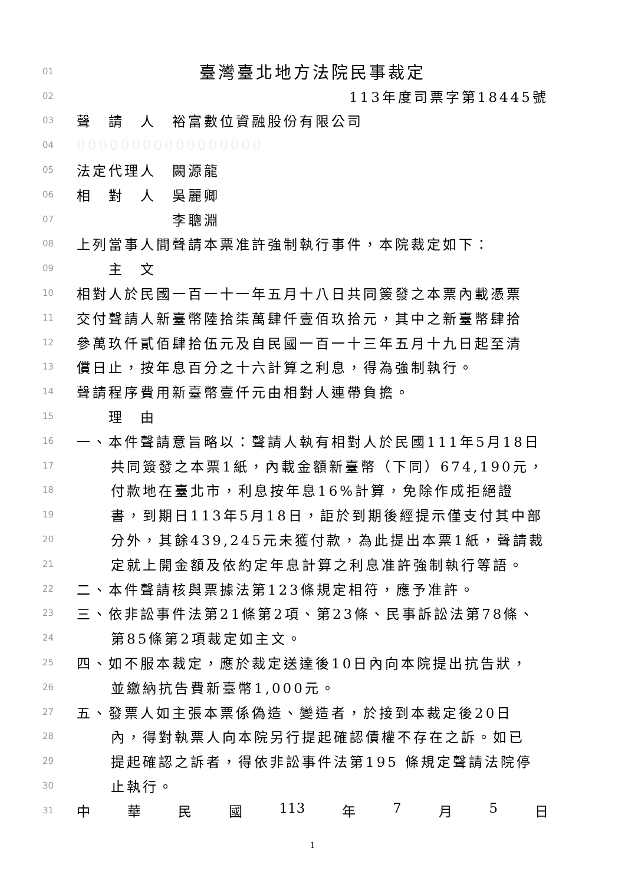01 臺灣臺北地方法院民事裁定
02 113年度司票字第18445號
03 聲　請　人　裕富數位資融股份有限公司
04 00000000000000000
05 法定代理人　闕源龍
06 相　對　人　吳麗卿
07　　　　　　李聰淵
08 上列當事人間聲請本票准許強制執行事件，本院裁定如下：
09　　主　文
10 相對人於民國一百一十一年五月十八日共同簽發之本票內載憑票
11 交付聲請人新臺幣陸拾柒萬肆仟壹佰玖拾元，其中之新臺幣肆拾
12 參萬玖仟貳佰肆拾伍元及自民國一百一十三年五月十九日起至清
13 償日止，按年息百分之十六計算之利息，得為強制執行。
14 聲請程序費用新臺幣壹仟元由相對人連帶負擔。
15　　理　由
16 一、本件聲請意旨略以：聲請人執有相對人於民國111年5月18日
17 共同簽發之本票1紙，內載金額新臺幣（下同）674,190元，
18 付款地在臺北市，利息按年息16%計算，免除作成拒絕證
19 書，到期日113年5月18日，詎於到期後經提示僅支付其中部
20 分外，其餘439,245元未獲付款，為此提出本票1紙，聲請裁
21 定就上開金額及依約定年息計算之利息准許強制執行等語。
22 二、本件聲請核與票據法第123條規定相符，應予准許。
23 三、依非訟事件法第21條第2項、第23條、民事訴訟法第78條、
24 第85條第2項裁定如主文。
25 四、如不服本裁定，應於裁定送達後10日內向本院提出抗告狀，
26 並繳納抗告費新臺幣1,000元。
27 五、發票人如主張本票係偽造、變造者，於接到本裁定後20日
28 內，得對執票人向本院另行提起確認債權不存在之訴。如已
29 提起確認之訴者，得依非訟事件法第195 條規定聲請法院停
30 止執行。
31 中 華 民 國 113 年 7 月 5 日
1